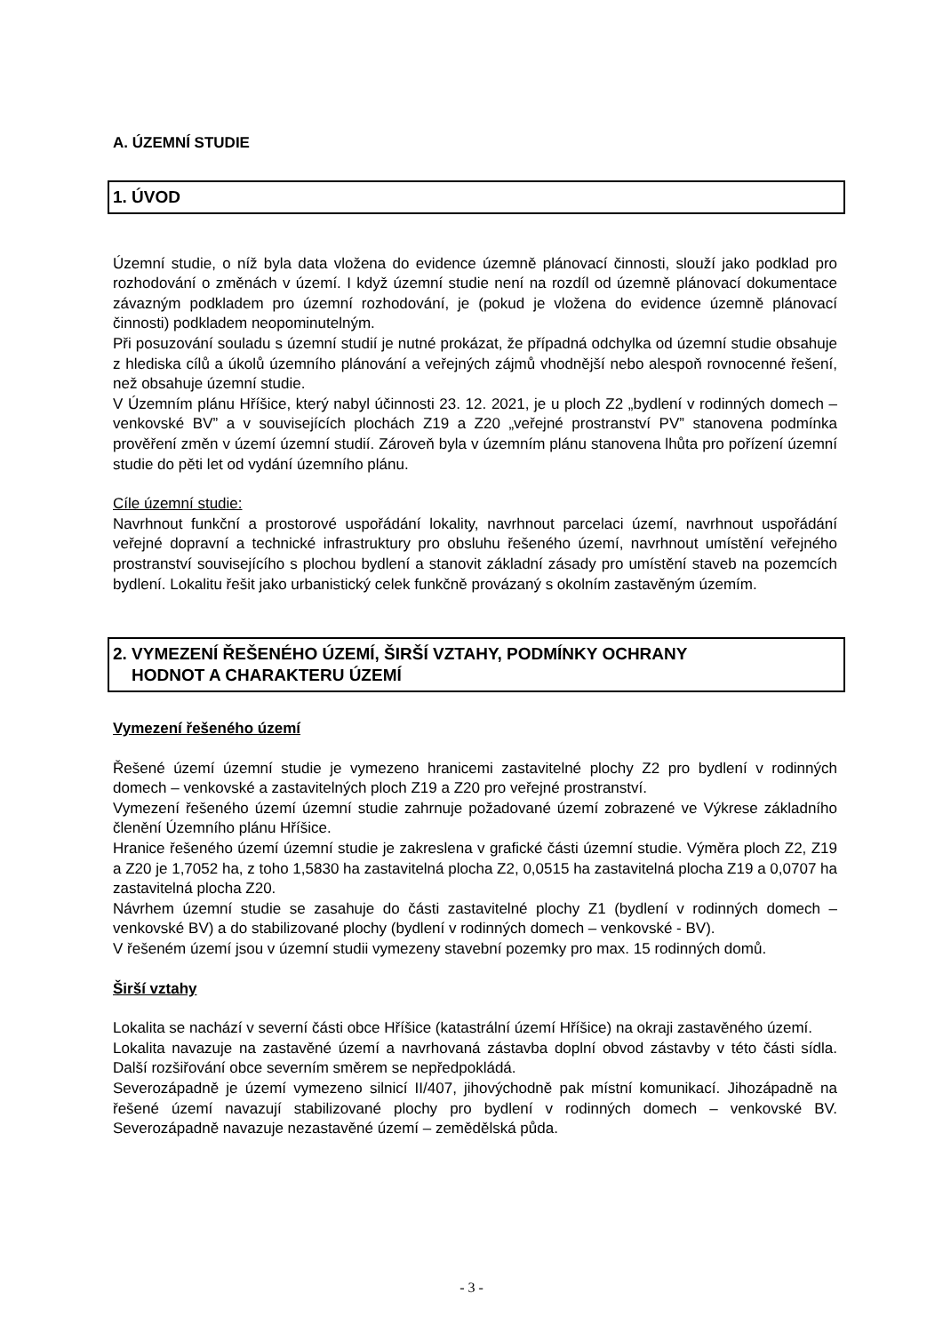A. ÚZEMNÍ STUDIE
1. ÚVOD
Územní studie, o níž byla data vložena do evidence územně plánovací činnosti, slouží jako podklad pro rozhodování o změnách v území. I když územní studie není na rozdíl od územně plánovací dokumentace závazným podkladem pro územní rozhodování, je (pokud je vložena do evidence územně plánovací činnosti) podkladem neopominutelným.
Při posuzování souladu s územní studií je nutné prokázat, že případná odchylka od územní studie obsahuje z hlediska cílů a úkolů územního plánování a veřejných zájmů vhodnější nebo alespoň rovnocenné řešení, než obsahuje územní studie.
V Územním plánu Hříšice, který nabyl účinnosti 23. 12. 2021, je u ploch Z2 „bydlení v rodinných domech – venkovské BV” a v souvisejících plochách Z19 a Z20 „veřejné prostranství PV” stanovena podmínka prověření změn v území územní studií. Zároveň byla v územním plánu stanovena lhůta pro pořízení územní studie do pěti let od vydání územního plánu.
Cíle územní studie:
Navrhnout funkční a prostorové uspořádání lokality, navrhnout parcelaci území, navrhnout uspořádání veřejné dopravní a technické infrastruktury pro obsluhu řešeného území, navrhnout umístění veřejného prostranství souvisejícího s plochou bydlení a stanovit základní zásady pro umístění staveb na pozemcích bydlení. Lokalitu řešit jako urbanistický celek funkčně provázaný s okolním zastavěným územím.
2. VYMEZENÍ ŘEŠENÉHO ÚZEMÍ, ŠIRŠÍ VZTAHY, PODMÍNKY OCHRANY
HODNOT A CHARAKTERU ÚZEMÍ
Vymezení řešeného území
Řešené území územní studie je vymezeno hranicemi zastavitelné plochy Z2 pro bydlení v rodinných domech – venkovské a zastavitelných ploch Z19 a Z20 pro veřejné prostranství.
Vymezení řešeného území územní studie zahrnuje požadované území zobrazené ve Výkrese základního členění Územního plánu Hříšice.
Hranice řešeného území územní studie je zakreslena v grafické části územní studie. Výměra ploch Z2, Z19 a Z20 je 1,7052 ha, z toho 1,5830 ha zastavitelná plocha Z2, 0,0515 ha zastavitelná plocha Z19 a 0,0707 ha zastavitelná plocha Z20.
Návrhem územní studie se zasahuje do části zastavitelné plochy Z1 (bydlení v rodinných domech – venkovské BV) a do stabilizované plochy (bydlení v rodinných domech – venkovské - BV).
V řešeném území jsou v územní studii vymezeny stavební pozemky pro max. 15 rodinných domů.
Širší vztahy
Lokalita se nachází v severní části obce Hříšice (katastrální území Hříšice) na okraji zastavěného území.
Lokalita navazuje na zastavěné území a navrhovaná zástavba doplní obvod zástavby v této části sídla. Další rozšiřování obce severním směrem se nepředpokládá.
Severozápadně je území vymezeno silnicí II/407, jihovýchodně pak místní komunikací. Jihozápadně na řešené území navazují stabilizované plochy pro bydlení v rodinných domech – venkovské BV. Severozápadně navazuje nezastavěné území – zemědělská půda.
- 3 -